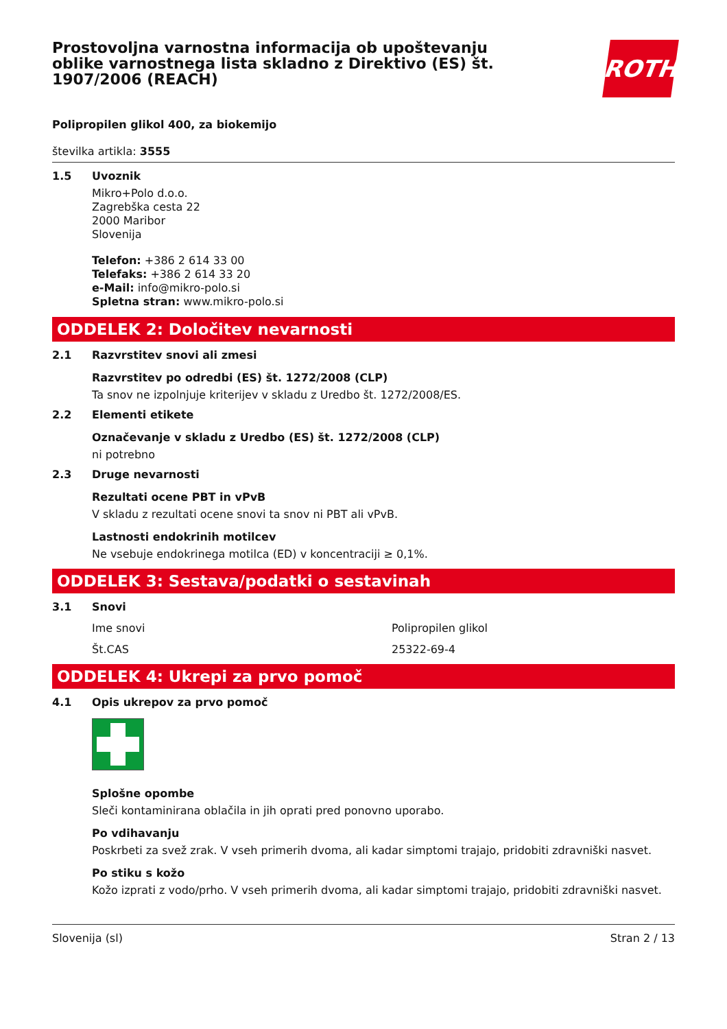Prostovoljna varnostna informacija ob upoštevanju oblike varnostnega lista skladno z Direktivo (ES) št. 1907/2006 (REACH)
ROTH
Polipropilen glikol 400, za biokemijo
številka artikla: 3555
1.5 Uvoznik
Mikro+Polo d.o.o.
Zagrebška cesta 22
2000 Maribor
Slovenija
Telefon: +386 2 614 33 00
Telefaks: +386 2 614 33 20
e-Mail: info@mikro-polo.si
Spletna stran: www.mikro-polo.si
ODDELEK 2: Določitev nevarnosti
2.1 Razvrstitev snovi ali zmesi
Razvrstitev po odredbi (ES) št. 1272/2008 (CLP)
Ta snov ne izpolnjuje kriterijev v skladu z Uredbo št. 1272/2008/ES.
2.2 Elementi etikete
Označevanje v skladu z Uredbo (ES) št. 1272/2008 (CLP)
ni potrebno
2.3 Druge nevarnosti
Rezultati ocene PBT in vPvB
V skladu z rezultati ocene snovi ta snov ni PBT ali vPvB.
Lastnosti endokrinih motilcev
Ne vsebuje endokrinega motilca (ED) v koncentraciji ≥ 0,1%.
ODDELEK 3: Sestava/podatki o sestavinah
3.1 Snovi
Ime snovi Polipropilen glikol
Št.CAS 25322-69-4
ODDELEK 4: Ukrepi za prvo pomoč
4.1 Opis ukrepov za prvo pomoč
Splošne opombe
Sleči kontaminirana oblačila in jih oprati pred ponovno uporabo.
Po vdihavanju
Poskrbeti za svež zrak. V vseh primerih dvoma, ali kadar simptomi trajajo, pridobiti zdravniški nasvet.
Po stiku s kožo
Kožo izprati z vodo/prho. V vseh primerih dvoma, ali kadar simptomi trajajo, pridobiti zdravniški nasvet.
Slovenija (sl) Stran 2 / 13